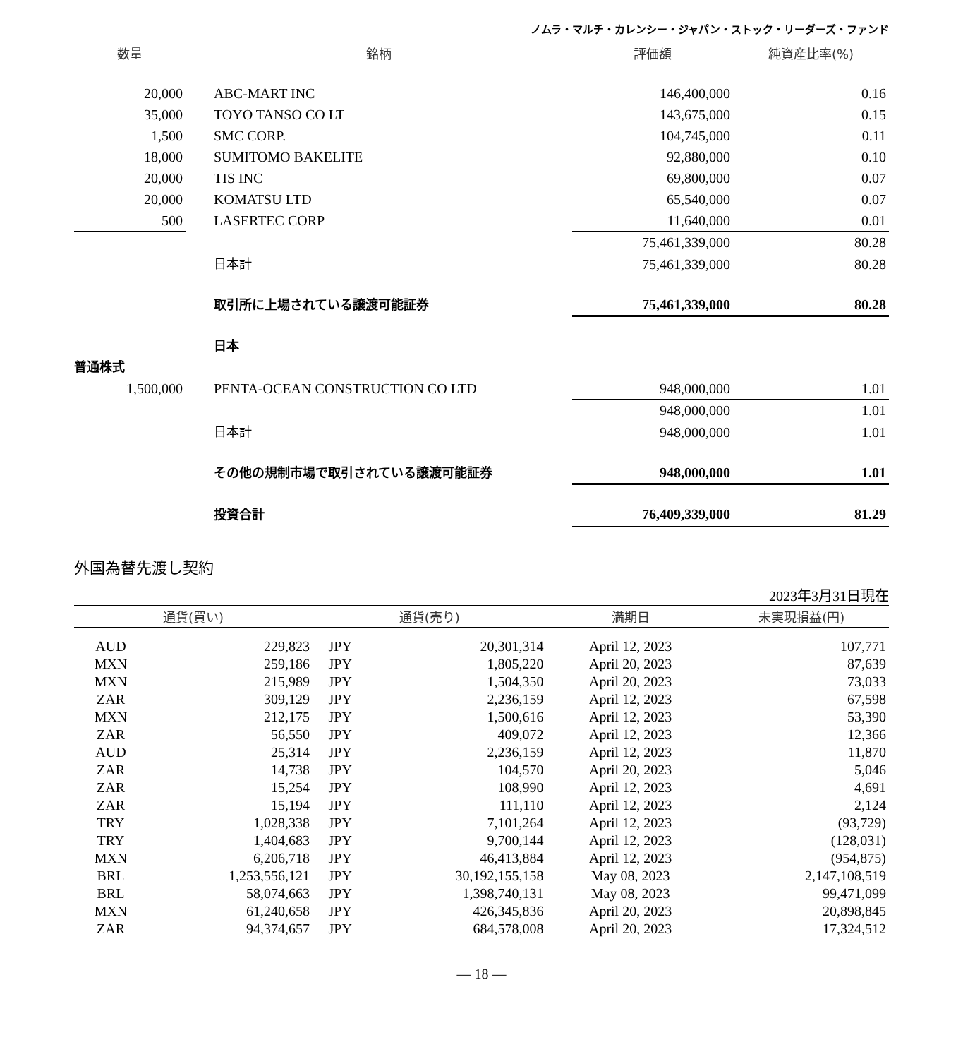ノムラ・マルチ・カレンシー・ジャパン・ストック・リーダーズ・ファンド
| 数量 | 銘柄 | 評価額 | 純資産比率(%) |
| --- | --- | --- | --- |
| 20,000 | ABC-MART INC | 146,400,000 | 0.16 |
| 35,000 | TOYO TANSO CO LT | 143,675,000 | 0.15 |
| 1,500 | SMC CORP. | 104,745,000 | 0.11 |
| 18,000 | SUMITOMO BAKELITE | 92,880,000 | 0.10 |
| 20,000 | TIS INC | 69,800,000 | 0.07 |
| 20,000 | KOMATSU LTD | 65,540,000 | 0.07 |
| 500 | LASERTEC CORP | 11,640,000 | 0.01 |
| | | 75,461,339,000 | 80.28 |
| | 日本計 | 75,461,339,000 | 80.28 |
| | 取引所に上場されている譲渡可能証券 | 75,461,339,000 | 80.28 |
| | 日本 | | |
| 普通株式 | | | |
| 1,500,000 | PENTA-OCEAN CONSTRUCTION CO LTD | 948,000,000 | 1.01 |
| | | 948,000,000 | 1.01 |
| | 日本計 | 948,000,000 | 1.01 |
| | その他の規制市場で取引されている譲渡可能証券 | 948,000,000 | 1.01 |
| | 投資合計 | 76,409,339,000 | 81.29 |
外国為替先渡し契約
2023年3月31日現在
| 通貨(買い) | | 通貨(売り) | | 満期日 | 未実現損益(円) |
| --- | --- | --- | --- | --- | --- |
| AUD | 229,823 | JPY | 20,301,314 | April 12, 2023 | 107,771 |
| MXN | 259,186 | JPY | 1,805,220 | April 20, 2023 | 87,639 |
| MXN | 215,989 | JPY | 1,504,350 | April 20, 2023 | 73,033 |
| ZAR | 309,129 | JPY | 2,236,159 | April 12, 2023 | 67,598 |
| MXN | 212,175 | JPY | 1,500,616 | April 12, 2023 | 53,390 |
| ZAR | 56,550 | JPY | 409,072 | April 12, 2023 | 12,366 |
| AUD | 25,314 | JPY | 2,236,159 | April 12, 2023 | 11,870 |
| ZAR | 14,738 | JPY | 104,570 | April 20, 2023 | 5,046 |
| ZAR | 15,254 | JPY | 108,990 | April 12, 2023 | 4,691 |
| ZAR | 15,194 | JPY | 111,110 | April 12, 2023 | 2,124 |
| TRY | 1,028,338 | JPY | 7,101,264 | April 12, 2023 | (93,729) |
| TRY | 1,404,683 | JPY | 9,700,144 | April 12, 2023 | (128,031) |
| MXN | 6,206,718 | JPY | 46,413,884 | April 12, 2023 | (954,875) |
| BRL | 1,253,556,121 | JPY | 30,192,155,158 | May 08, 2023 | 2,147,108,519 |
| BRL | 58,074,663 | JPY | 1,398,740,131 | May 08, 2023 | 99,471,099 |
| MXN | 61,240,658 | JPY | 426,345,836 | April 20, 2023 | 20,898,845 |
| ZAR | 94,374,657 | JPY | 684,578,008 | April 20, 2023 | 17,324,512 |
— 18 —